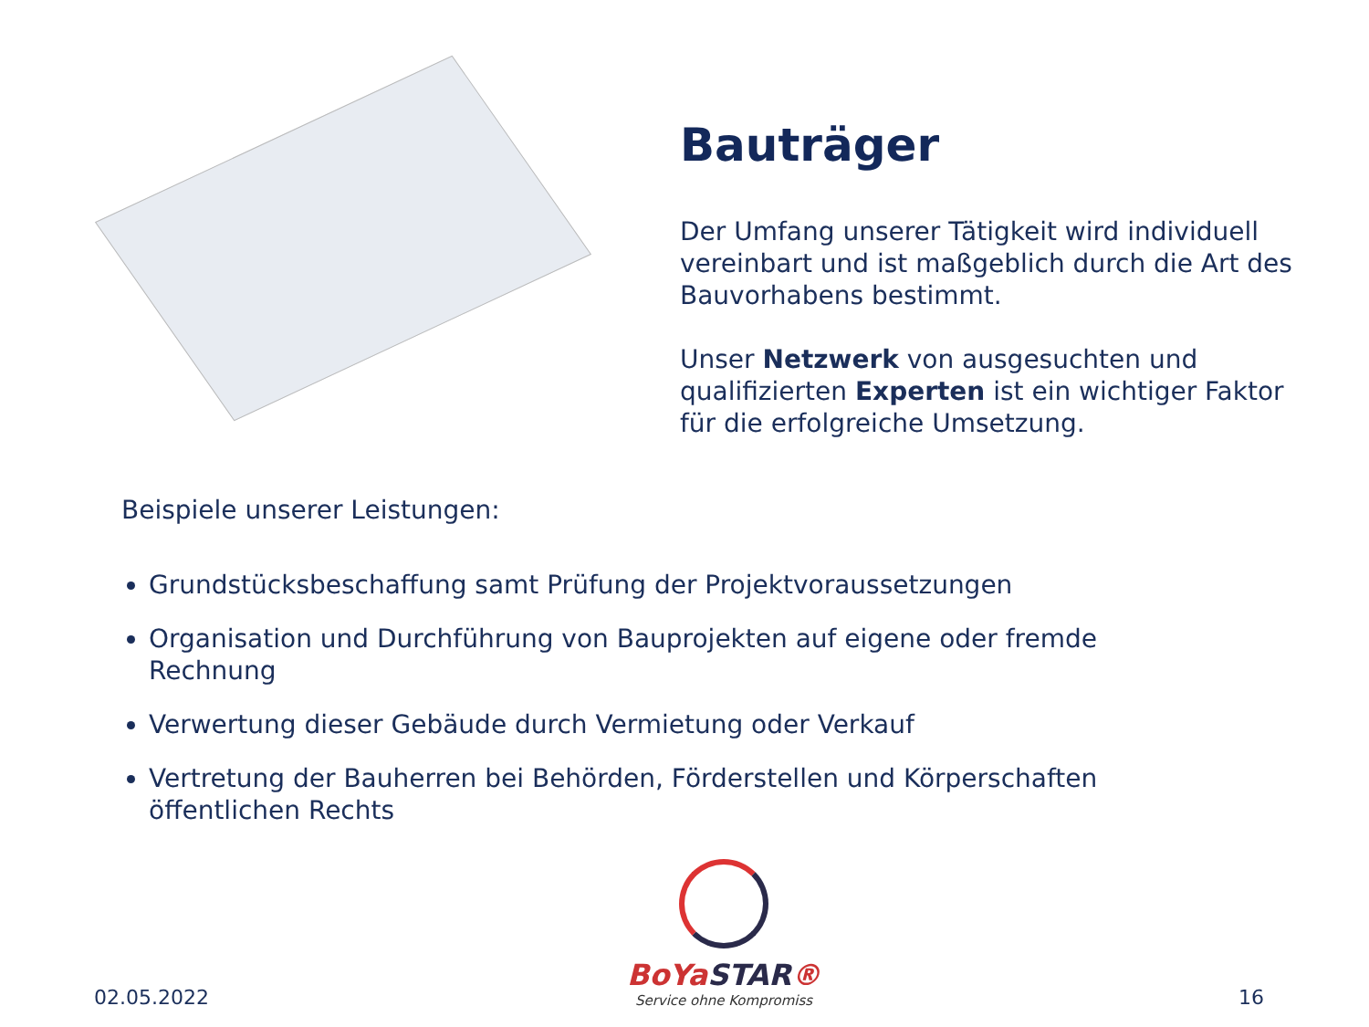Bauträger
Der Umfang unserer Tätigkeit wird individuell vereinbart und ist maßgeblich durch die Art des Bauvorhabens bestimmt.
Unser Netzwerk von ausgesuchten und qualifizierten Experten ist ein wichtiger Faktor für die erfolgreiche Umsetzung.
Beispiele unserer Leistungen:
Grundstücksbeschaffung samt Prüfung der Projektvoraussetzungen
Organisation und Durchführung von Bauprojekten auf eigene oder fremde Rechnung
Verwertung dieser Gebäude durch Vermietung oder Verkauf
Vertretung der Bauherren bei Behörden, Förderstellen und Körperschaften öffentlichen Rechts
02.05.2022
BoYaSTAR®
Service ohne Kompromiss
16